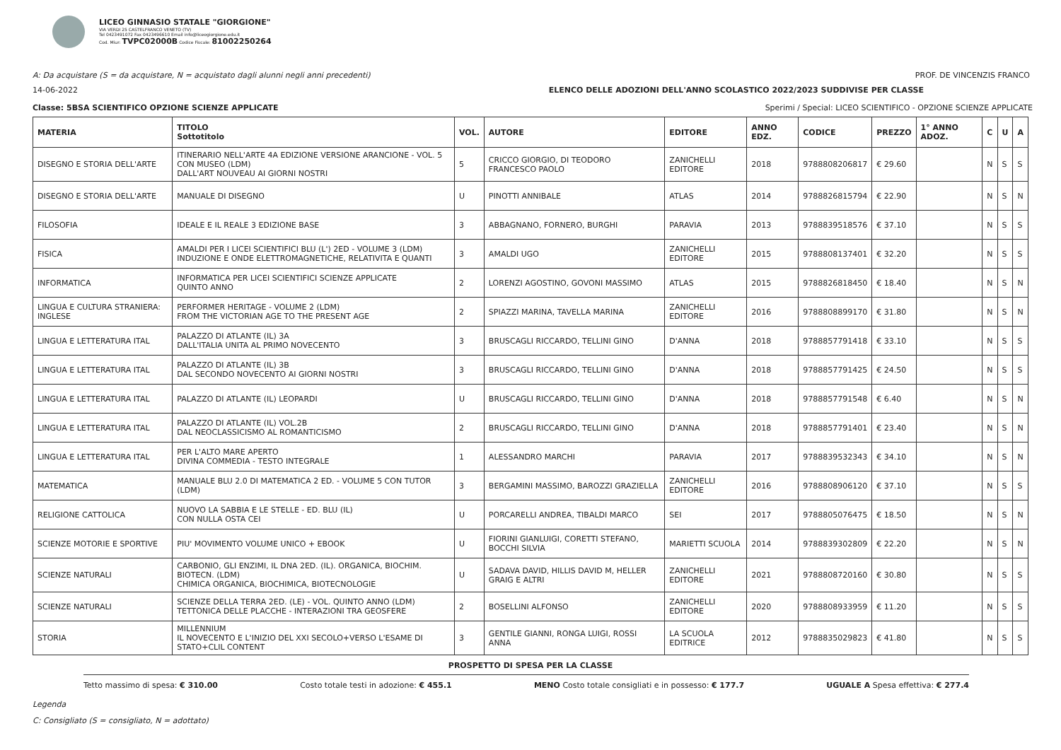LICEO GINNASIO STATALE "GIORGIONE"
VIA VERDI 25 CASTELFRANCO VENETO (TV)
Tel 0423491072 Fax 0423496610 Email info@liceogiorgione.edu.it
Cod. Miur: TVPC02000B Codice Fiscale: 81002250264
A: Da acquistare (S = da acquistare, N = acquistato dagli alunni negli anni precedenti) PROF. DE VINCENZIS FRANCO
14-06-2022 ELENCO DELLE ADOZIONI DELL'ANNO SCOLASTICO 2022/2023 SUDDIVISE PER CLASSE
Classe: 5BSA SCIENTIFICO OPZIONE SCIENZE APPLICATE Sperimi / Special: LICEO SCIENTIFICO - OPZIONE SCIENZE APPLICATE
| MATERIA | TITOLO Sottotitolo | VOL. | AUTORE | EDITORE | ANNO EDZ. | CODICE | PREZZO | 1° ANNO ADOZ. | C | U | A |
| --- | --- | --- | --- | --- | --- | --- | --- | --- | --- | --- | --- |
| DISEGNO E STORIA DELL'ARTE | ITINERARIO NELL'ARTE 4A EDIZIONE VERSIONE ARANCIONE - VOL. 5 CON MUSEO (LDM) DALL'ART NOUVEAU AI GIORNI NOSTRI | 5 | CRICCO GIORGIO, DI TEODORO FRANCESCO PAOLO | ZANICHELLI EDITORE | 2018 | 9788808206817 | € 29.60 | | N | S | S |
| DISEGNO E STORIA DELL'ARTE | MANUALE DI DISEGNO | U | PINOTTI ANNIBALE | ATLAS | 2014 | 9788826815794 | € 22.90 | | N | S | N |
| FILOSOFIA | IDEALE E IL REALE 3 EDIZIONE BASE | 3 | ABBAGNANO, FORNERO, BURGHI | PARAVIA | 2013 | 9788839518576 | € 37.10 | | N | S | S |
| FISICA | AMALDI PER I LICEI SCIENTIFICI BLU (L') 2ED - VOLUME 3 (LDM) INDUZIONE E ONDE ELETTROMAGNETICHE, RELATIVITA E QUANTI | 3 | AMALDI UGO | ZANICHELLI EDITORE | 2015 | 9788808137401 | € 32.20 | | N | S | S |
| INFORMATICA | INFORMATICA PER LICEI SCIENTIFICI SCIENZE APPLICATE QUINTO ANNO | 2 | LORENZI AGOSTINO, GOVONI MASSIMO | ATLAS | 2015 | 9788826818450 | € 18.40 | | N | S | N |
| LINGUA E CULTURA STRANIERA: INGLESE | PERFORMER HERITAGE - VOLUME 2 (LDM) FROM THE VICTORIAN AGE TO THE PRESENT AGE | 2 | SPIAZZI MARINA, TAVELLA MARINA | ZANICHELLI EDITORE | 2016 | 9788808899170 | € 31.80 | | N | S | N |
| LINGUA E LETTERATURA ITAL | PALAZZO DI ATLANTE (IL) 3A DALL'ITALIA UNITA AL PRIMO NOVECENTO | 3 | BRUSCAGLI RICCARDO, TELLINI GINO | D'ANNA | 2018 | 9788857791418 | € 33.10 | | N | S | S |
| LINGUA E LETTERATURA ITAL | PALAZZO DI ATLANTE (IL) 3B DAL SECONDO NOVECENTO AI GIORNI NOSTRI | 3 | BRUSCAGLI RICCARDO, TELLINI GINO | D'ANNA | 2018 | 9788857791425 | € 24.50 | | N | S | S |
| LINGUA E LETTERATURA ITAL | PALAZZO DI ATLANTE (IL) LEOPARDI | U | BRUSCAGLI RICCARDO, TELLINI GINO | D'ANNA | 2018 | 9788857791548 | € 6.40 | | N | S | N |
| LINGUA E LETTERATURA ITAL | PALAZZO DI ATLANTE (IL) VOL.2B DAL NEOCLASSICISMO AL ROMANTICISMO | 2 | BRUSCAGLI RICCARDO, TELLINI GINO | D'ANNA | 2018 | 9788857791401 | € 23.40 | | N | S | N |
| LINGUA E LETTERATURA ITAL | PER L'ALTO MARE APERTO DIVINA COMMEDIA - TESTO INTEGRALE | 1 | ALESSANDRO MARCHI | PARAVIA | 2017 | 9788839532343 | € 34.10 | | N | S | N |
| MATEMATICA | MANUALE BLU 2.0 DI MATEMATICA 2 ED. - VOLUME 5 CON TUTOR (LDM) | 3 | BERGAMINI MASSIMO, BAROZZI GRAZIELLA | ZANICHELLI EDITORE | 2016 | 9788808906120 | € 37.10 | | N | S | S |
| RELIGIONE CATTOLICA | NUOVO LA SABBIA E LE STELLE - ED. BLU (IL) CON NULLA OSTA CEI | U | PORCARELLI ANDREA, TIBALDI MARCO | SEI | 2017 | 9788805076475 | € 18.50 | | N | S | N |
| SCIENZE MOTORIE E SPORTIVE | PIU' MOVIMENTO VOLUME UNICO + EBOOK | U | FIORINI GIANLUIGI, CORETTI STEFANO, BOCCHI SILVIA | MARIETTI SCUOLA | 2014 | 9788839302809 | € 22.20 | | N | S | N |
| SCIENZE NATURALI | CARBONIO, GLI ENZIMI, IL DNA 2ED. (IL). ORGANICA, BIOCHIM. BIOTECN. (LDM) CHIMICA ORGANICA, BIOCHIMICA, BIOTECNOLOGIE | U | SADAVA DAVID, HILLIS DAVID M, HELLER GRAIG E ALTRI | ZANICHELLI EDITORE | 2021 | 9788808720160 | € 30.80 | | N | S | S |
| SCIENZE NATURALI | SCIENZE DELLA TERRA 2ED. (LE) - VOL. QUINTO ANNO (LDM) TETTONICA DELLE PLACCHE - INTERAZIONI TRA GEOSFERE | 2 | BOSELLINI ALFONSO | ZANICHELLI EDITORE | 2020 | 9788808933959 | € 11.20 | | N | S | S |
| STORIA | MILLENNIUM IL NOVECENTO E L'INIZIO DEL XXI SECOLO+VERSO L'ESAME DI STATO+CLIL CONTENT | 3 | GENTILE GIANNI, RONGA LUIGI, ROSSI ANNA | LA SCUOLA EDITRICE | 2012 | 9788835029823 | € 41.80 | | N | S | S |
PROSPETTO DI SPESA PER LA CLASSE
Tetto massimo di spesa: € 310.00 Costo totale testi in adozione: € 455.1 MENO Costo totale consigliati e in possesso: € 177.7 UGUALE A Spesa effettiva: € 277.4
Legenda
C: Consigliato (S = consigliato, N = adottato)